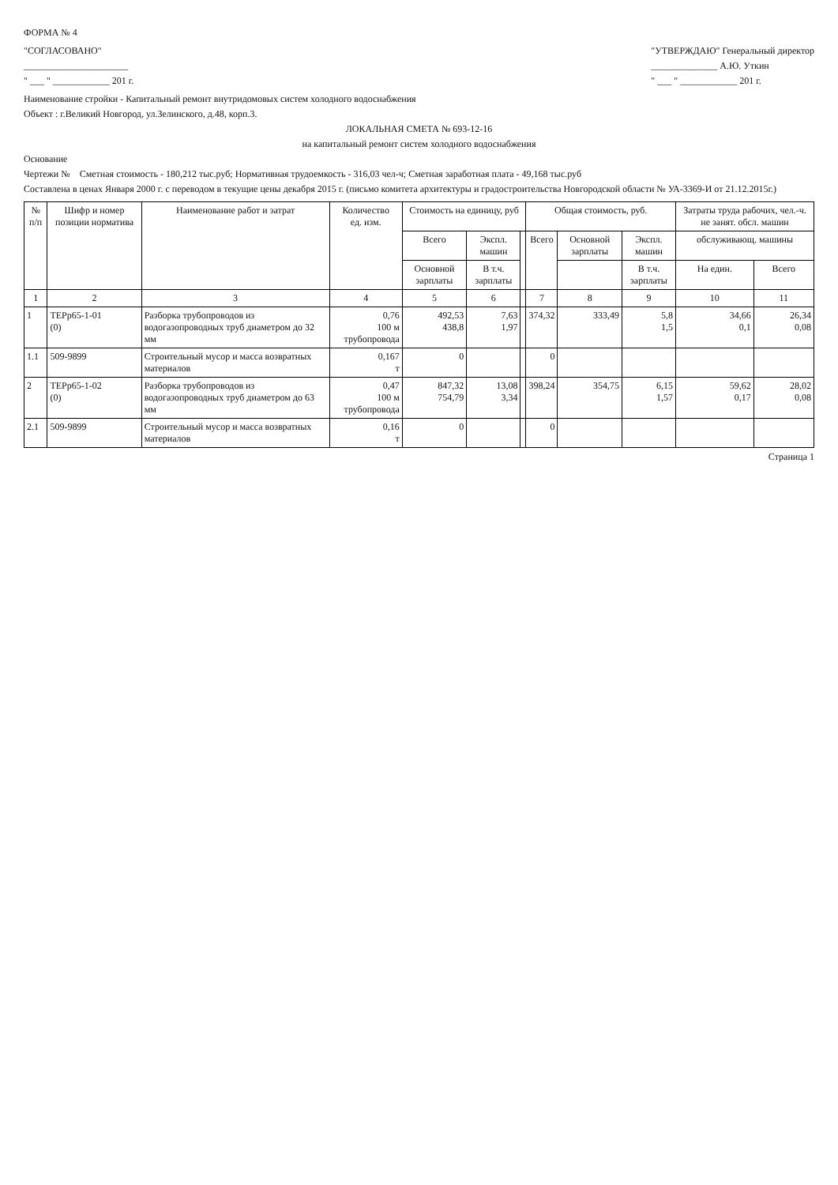ФОРМА № 4
"СОГЛАСОВАНО"
______________________
" ___ " ____________ 201 г.
"УТВЕРЖДАЮ" Генеральный директор
______________ А.Ю. Уткин
" ___ " ____________ 201 г.
Наименование стройки - Капитальный ремонт внутридомовых систем холодного водоснабжения
Объект : г.Великий Новгород, ул.Зелинского, д.48, корп.3.
ЛОКАЛЬНАЯ СМЕТА № 693-12-16
на капитальный ремонт систем холодного водоснабжения
Основание
Чертежи № Сметная стоимость - 180,212 тыс.руб; Нормативная трудоемкость - 316,03 чел-ч; Сметная заработная плата - 49,168 тыс.руб
Составлена в ценах Января 2000 г. с переводом в текущие цены декабря 2015 г. (письмо комитета архитектуры и градостроительства Новгородской области № УА-3369-И от 21.12.2015г.)
| № п/п | Шифр и номер позиции норматива | Наименование работ и затрат | Количество ед. изм. | Стоимость на единицу, руб | | | Общая стоимость, руб. | | | Затраты труда рабочих, чел.-ч. не занят. обсл. машин | |
| --- | --- | --- | --- | --- | --- | --- | --- | --- | --- | --- | --- |
| | | | | Всего | Экспл. машин | | Всего | Основной зарплаты | Экспл. машин | обслуживающ. машины | |
| | | | | Основной зарплаты | В т.ч. зарплаты | | | | В т.ч. зарплаты | На един. | Всего |
| 1 | 2 | 3 | 4 | 5 | 6 | | 7 | 8 | 9 | 10 | 11 |
| 1 | ТЕРр65-1-01 (0) | Разборка трубопроводов из водогазопроводных труб диаметром до 32 мм | 0,76 100 м трубопровода | 492,53 438,8 | 7,63 1,97 | | 374,32 | 333,49 | 5,8 1,5 | 34,66 0,1 | 26,34 0,08 |
| 1.1 | 509-9899 | Строительный мусор и масса возвратных материалов | 0,167 т | 0 | | | 0 | | | | |
| 2 | ТЕРр65-1-02 (0) | Разборка трубопроводов из водогазопроводных труб диаметром до 63 мм | 0,47 100 м трубопровода | 847,32 754,79 | 13,08 3,34 | | 398,24 | 354,75 | 6,15 1,57 | 59,62 0,17 | 28,02 0,08 |
| 2.1 | 509-9899 | Строительный мусор и масса возвратных материалов | 0,16 т | 0 | | | 0 | | | | |
Страница 1